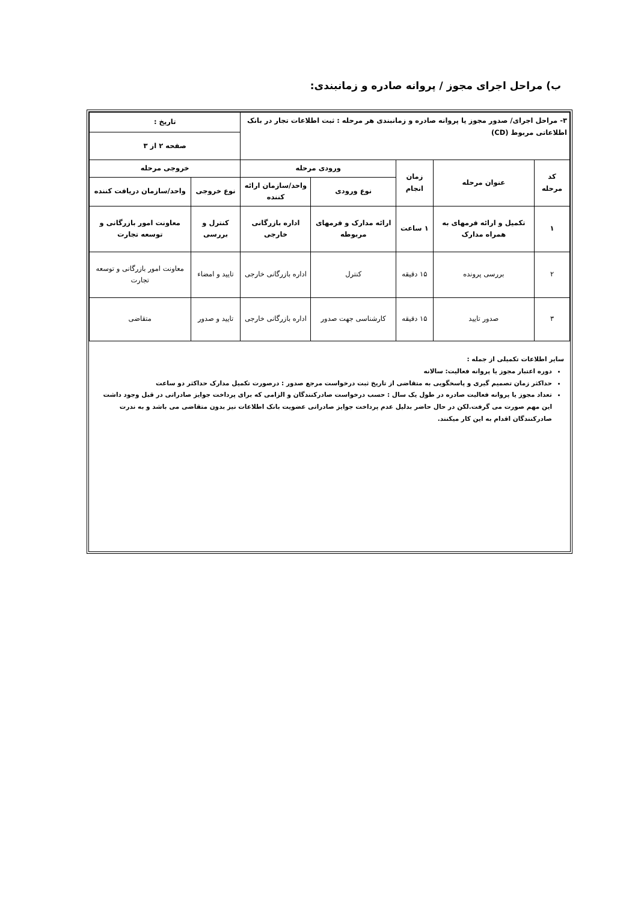ب) مراحل اجرای مجوز / پروانه صادره و زمانبندی:
| ۳- مراحل اجرای/ صدور مجوز یا پروانه صادره و زمانبندی هر مرحله : ثبت اطلاعات تجار در بانک اطلاعاتی مربوط (CD) | | | | | تاریخ : | |
| | | | | | صفحه ۲ از ۳ | |
| کد مرحله | عنوان مرحله | زمان انجام | ورودی مرحله | | خروجی مرحله | |
| | | | نوع ورودی | واحد/سازمان ارائه کننده | نوع خروجی | واحد/سازمان دریافت کننده |
| ۱ | تکمیل و ارائه فرمهای به همراه مدارک | ۱ ساعت | ارائه مدارک و فرمهای مربوطه | اداره بازرگانی خارجی | کنترل و بررسی | معاونت امور بازرگانی و توسعه تجارت |
| ۲ | بررسی پرونده | ۱۵ دقیقه | کنترل | اداره بازرگانی خارجی | تایید و امضاء | معاونت امور بازرگانی و توسعه تجارت |
| ۳ | صدور تایید | ۱۵ دقیقه | کارشناسی جهت صدور | اداره بازرگانی خارجی | تایید و صدور | متقاضی |
سایر اطلاعات تکمیلی از جمله :
دوره اعتبار مجوز یا پروانه فعالیت: سالانه
حداکثر زمان تصمیم گیری و پاسخگویی به متقاضی از تاریخ ثبت درخواست مرجع صدور : درصورت تکمیل مدارک حداکثر دو ساعت
تعداد مجوز یا پروانه فعالیت صادره در طول یک سال : حسب درخواست صادرکنندگان و الزامی که برای پرداخت جوایز صادراتی در قبل وجود داشت این مهم صورت می گرفت.لکن در حال حاضر بدلیل عدم پرداخت جوایز صادراتی عضویت بانک اطلاعات نیز بدون متقاضی می باشد و به ندرت صادرکنندگان اقدام به این کار میکنند.